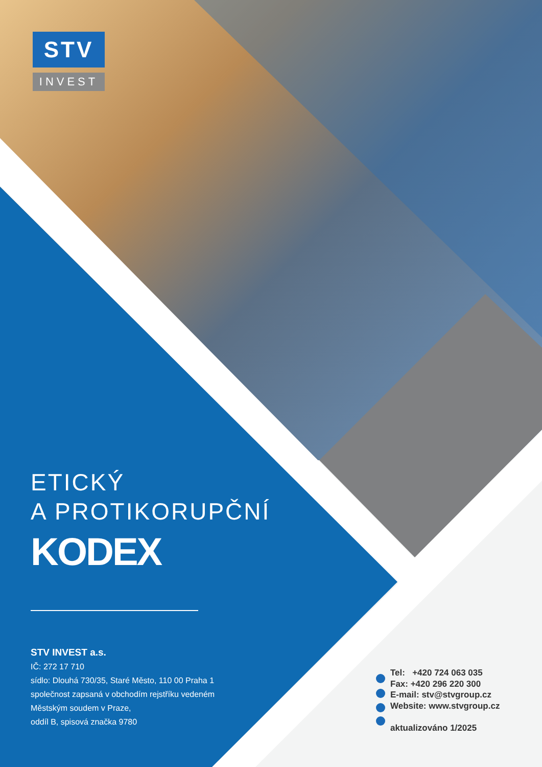STV
INVEST
ETICKÝ
A PROTIKORUPČNÍ
KODEX
STV INVEST a.s.
IČ: 272 17 710
sídlo: Dlouhá 730/35, Staré Město, 110 00 Praha 1
společnost zapsaná v obchodím rejstříku vedeném
Městským soudem v Praze,
oddíl B, spisová značka 9780
Tel: +420 724 063 035
Fax: +420 296 220 300
E-mail: stv@stvgroup.cz
Website: www.stvgroup.cz
aktualizováno 1/2025